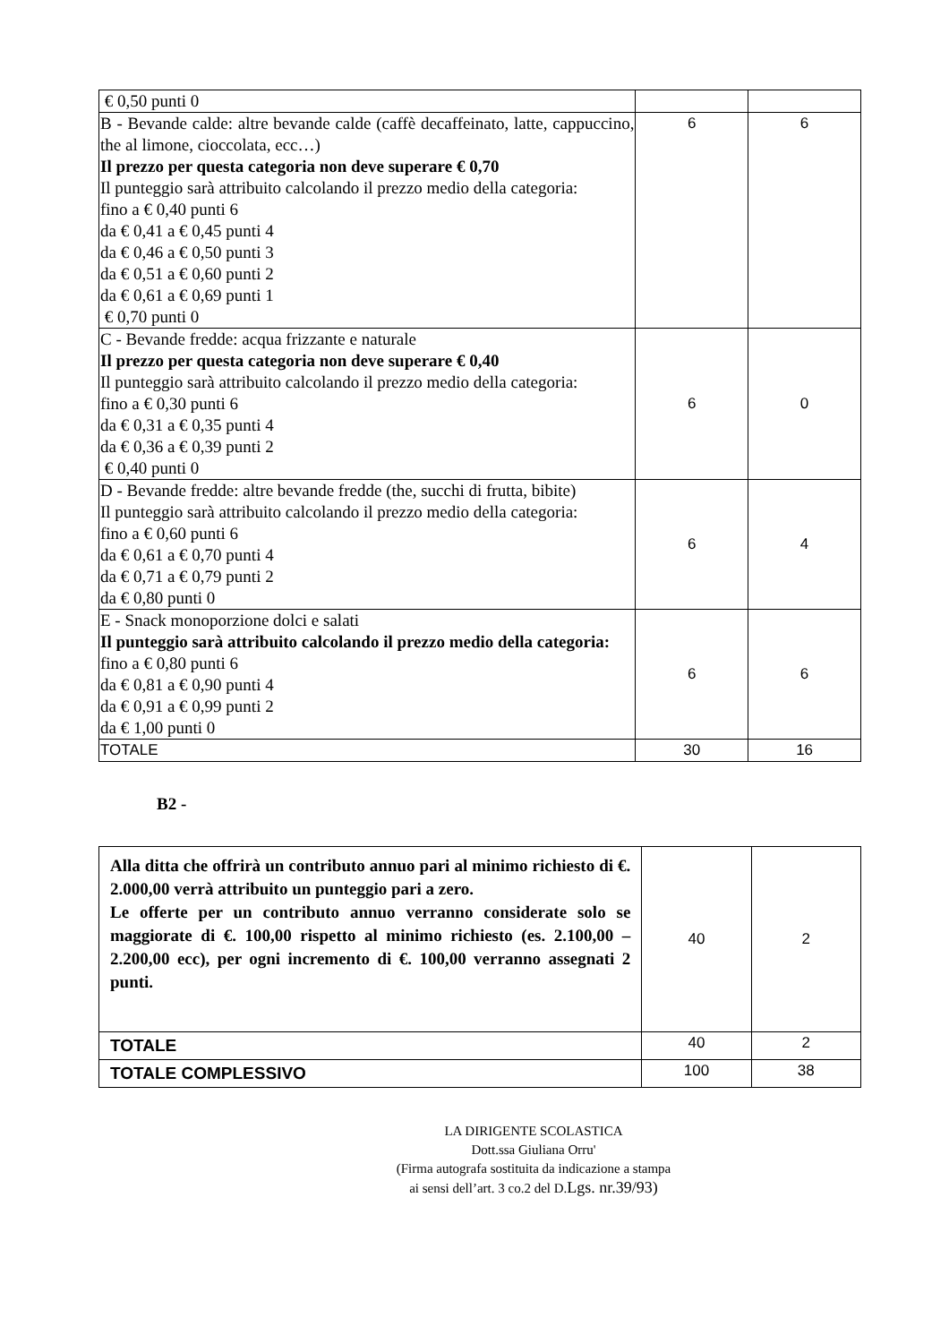| € 0,50 punti 0 | | |
| B - Bevande calde: altre bevande calde (caffè decaffeinato, latte, cappuccino, the al limone, cioccolata, ecc…) Il prezzo per questa categoria non deve superare € 0,70 Il punteggio sarà attribuito calcolando il prezzo medio della categoria: fino a € 0,40 punti 6 da € 0,41 a € 0,45 punti 4 da € 0,46 a € 0,50 punti 3 da € 0,51 a € 0,60 punti 2 da € 0,61 a € 0,69 punti 1 € 0,70 punti 0 | 6 | 6 |
| C - Bevande fredde: acqua frizzante e naturale Il prezzo per questa categoria non deve superare € 0,40 Il punteggio sarà attribuito calcolando il prezzo medio della categoria: fino a € 0,30 punti 6 da € 0,31 a € 0,35 punti 4 da € 0,36 a € 0,39 punti 2 € 0,40 punti 0 | 6 | 0 |
| D - Bevande fredde: altre bevande fredde (the, succhi di frutta, bibite) Il punteggio sarà attribuito calcolando il prezzo medio della categoria: fino a € 0,60 punti 6 da € 0,61 a € 0,70 punti 4 da € 0,71 a € 0,79 punti 2 da € 0,80 punti 0 | 6 | 4 |
| E - Snack monoporzione dolci e salati Il punteggio sarà attribuito calcolando il prezzo medio della categoria: fino a € 0,80 punti 6 da € 0,81 a € 0,90 punti 4 da € 0,91 a € 0,99 punti 2 da € 1,00 punti 0 | 6 | 6 |
| TOTALE | 30 | 16 |
B2 -
| Alla ditta che offrirà un contributo annuo pari al minimo richiesto di €. 2.000,00 verrà attribuito un punteggio pari a zero. Le offerte per un contributo annuo verranno considerate solo se maggiorate di €. 100,00 rispetto al minimo richiesto (es. 2.100,00 – 2.200,00 ecc), per ogni incremento di €. 100,00 verranno assegnati 2 punti. | 40 | 2 |
| TOTALE | 40 | 2 |
| TOTALE COMPLESSIVO | 100 | 38 |
LA DIRIGENTE SCOLASTICA
Dott.ssa Giuliana Orru'
(Firma autografa sostituita da indicazione a stampa
ai sensi dell’art. 3 co.2 del D.Lgs. nr.39/93)